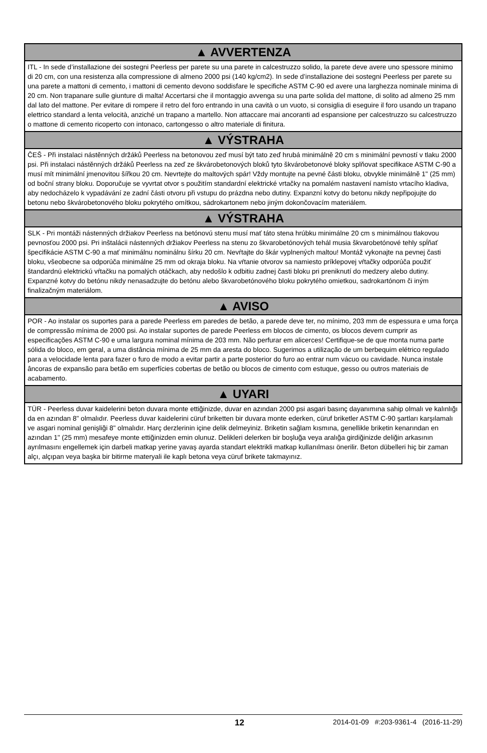▲ AVVERTENZA
ITL - In sede d’installazione dei sostegni Peerless per parete su una parete in calcestruzzo solido, la parete deve avere uno spessore minimo di 20 cm, con una resistenza alla compressione di almeno 2000 psi (140 kg/cm2). In sede d’installazione dei sostegni Peerless per parete su una parete a mattoni di cemento, i mattoni di cemento devono soddisfare le specifiche ASTM C-90 ed avere una larghezza nominale minima di 20 cm. Non trapanare sulle giunture di malta! Accertarsi che il montaggio avvenga su una parte solida del mattone, di solito ad almeno 25 mm dal lato del mattone. Per evitare di rompere il retro del foro entrando in una cavità o un vuoto, si consiglia di eseguire il foro usando un trapano elettrico standard a lenta velocità, anziché un trapano a martello. Non attaccare mai ancoranti ad espansione per calcestruzzo su calcestruzzo o mattone di cemento ricoperto con intonaco, cartongesso o altro materiale di finitura.
▲ VÝSTRAHA
ČEŠ - Při instalaci nástěnných držáků Peerless na betonovou zeď musí být tato zeď hrubá minimálně 20 cm s minimální pevností v tlaku 2000 psi. Při instalaci nástěnných držáků Peerless na zeď ze škvárobetonových bloků tyto škvárobetonové bloky splňovat specifikace ASTM C-90 a musí mít minimální jmenovitou šířkou 20 cm. Nevrtejte do maltových spár! Vždy montujte na pevné části bloku, obvykle minimálně 1" (25 mm) od boční strany bloku. Doporučuje se vyvrtat otvor s použitím standardní elektrické vrtačky na pomalém nastavení namísto vrtacího kladiva, aby nedocházelo k vypadávání ze zadní části otvoru při vstupu do prázdna nebo dutiny. Expanzní kotvy do betonu nikdy nepřipojujte do betonu nebo škvárobetonového bloku pokrytého omítkou, sádrokartonem nebo jiným dokončovacím materiálem.
▲ VÝSTRAHA
SLK - Pri montáži nástenných držiakov Peerless na betónovú stenu musí mať táto stena hrúbku minimálne 20 cm s minimálnou tlakovou pevnosťou 2000 psi. Pri inštalácii nástenných držiakov Peerless na stenu zo škvarobetónových tehál musia škvarobetónové tehly spĺňať špecifikácie ASTM C-90 a mať minimálnu nominálnu šírku 20 cm. Nevŕtajte do škár vyplnených maltou! Montáž vykonajte na pevnej časti bloku, všeobecne sa odporúča minimálne 25 mm od okraja bloku. Na vŕtanie otvorov sa namiesto príklepovej vŕtačky odporúča použiť štandardnú elektrickú vŕtačku na pomalých otáčkach, aby nedošlo k odbitiu zadnej časti bloku pri preniknutí do medzery alebo dutiny. Expanzné kotvy do betónu nikdy nenasadzujte do betónu alebo škvarobetónového bloku pokrytého omietkou, sadrokartónom či iným finalizačným materiálom.
▲ AVISO
POR - Ao instalar os suportes para a parede Peerless em paredes de betão, a parede deve ter, no mínimo, 203 mm de espessura e uma força de compressão mínima de 2000 psi. Ao instalar suportes de parede Peerless em blocos de cimento, os blocos devem cumprir as especificações ASTM C-90 e uma largura nominal mínima de 203 mm. Não perfurar em alicerces! Certifique-se de que monta numa parte sólida do bloco, em geral, a uma distância mínima de 25 mm da aresta do bloco. Sugerimos a utilização de um berbequim elétrico regulado para a velocidade lenta para fazer o furo de modo a evitar partir a parte posterior do furo ao entrar num vácuo ou cavidade. Nunca instale âncoras de expansão para betão em superfícies cobertas de betão ou blocos de cimento com estuque, gesso ou outros materiais de acabamento.
▲ UYARI
TÜR - Peerless duvar kaidelerini beton duvara monte ettiğinizde, duvar en azından 2000 psi asgari basınç dayanımına sahip olmalı ve kalınlığı da en azından 8" olmalıdır. Peerless duvar kaidelerini cüruf briketten bir duvara monte ederken, cüruf briketler ASTM C-90 şartları karşılamalı ve asgari nominal genişliği 8" olmalıdır. Harç derzlerinin içine delik delmeyiniz. Briketin sağlam kısmına, genellikle briketin kenarından en azından 1" (25 mm) mesafeye monte ettiğinizden emin olunuz. Delikleri delerken bir boşluğa veya aralığa girdiğinizde deliğin arkasının ayrılmasını engellemek için darbeli matkap yerine yavaş ayarda standart elektrikli matkap kullanılması önerilir. Beton dübelleri hiç bir zaman alçı, alçıpan veya başka bir bitirme materyali ile kaplı betona veya cüruf brikete takmayınız.
12 2014-01-09 #:203-9361-4 (2016-11-29)